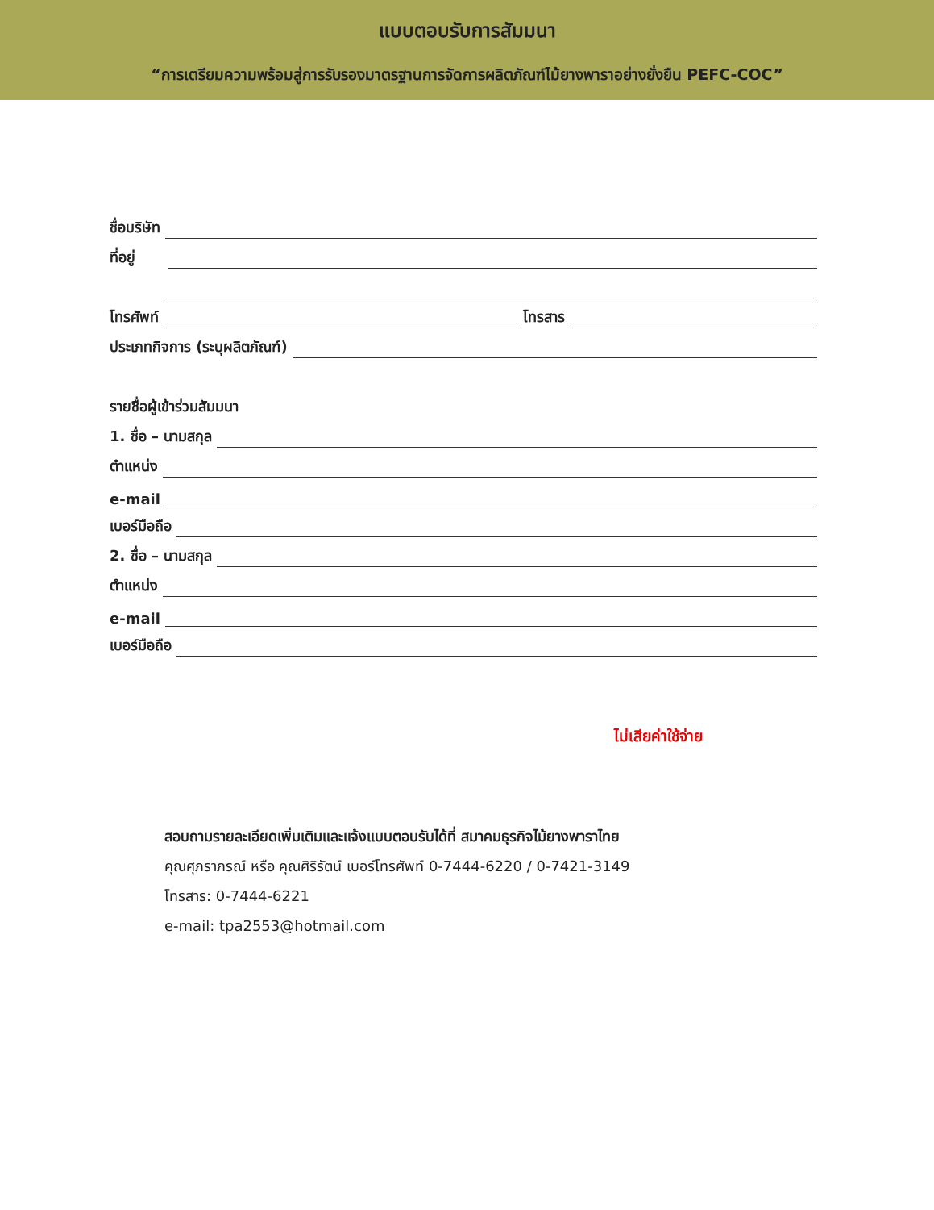แบบตอบรับการสัมมนา
“การเตรียมความพร้อมสู่การรับรองมาตรฐานการจัดการผลิตภัณฑ์ไม้ยางพาราอย่างยั่งยืน PEFC-COC”
ชื่อบริษัท
ที่อยู่
โทรศัพท์ โทรสาร
ประเภทกิจการ (ระบุผลิตภัณฑ์)
รายชื่อผู้เข้าร่วมสัมมนา
1. ชื่อ – นามสกุล
ตำแหน่ง
e-mail
เบอร์มือถือ
2. ชื่อ – นามสกุล
ตำแหน่ง
e-mail
เบอร์มือถือ
ไม่เสียค่าใช้จ่าย
สอบถามรายละเอียดเพิ่มเติมและแจ้งแบบตอบรับได้ที่ สมาคมธุรกิจไม้ยางพาราไทย
คุณศุภราภรณ์ หรือ คุณศิริรัตน์ เบอร์โทรศัพท์ 0-7444-6220 / 0-7421-3149
โทรสาร: 0-7444-6221
e-mail: tpa2553@hotmail.com